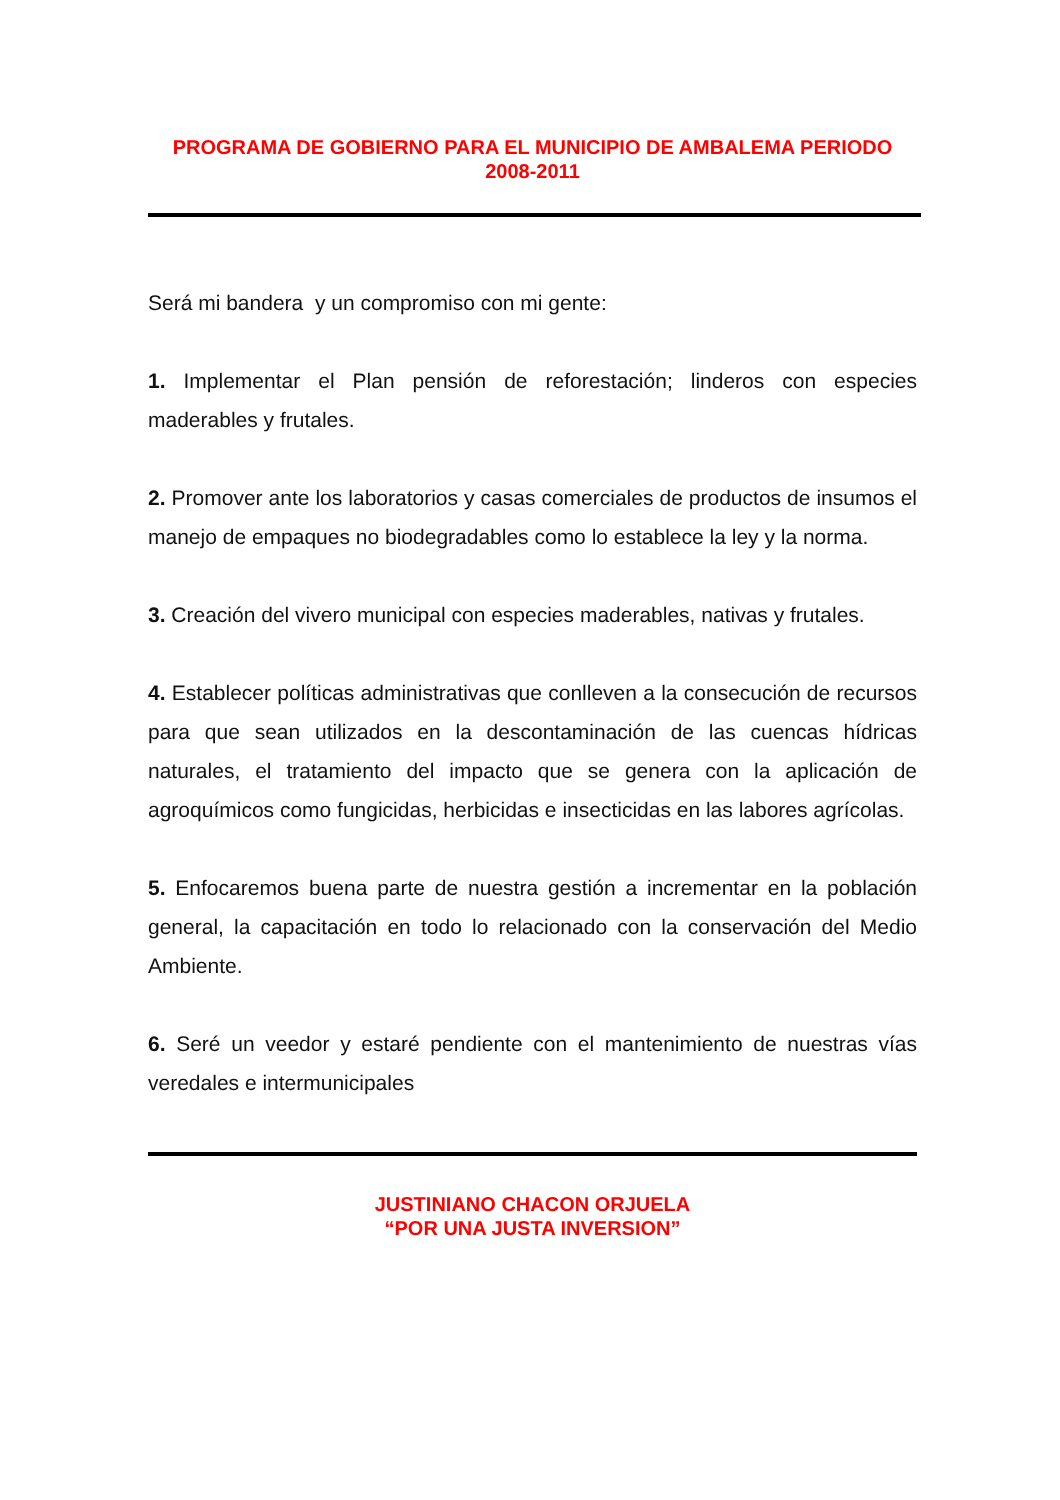PROGRAMA DE GOBIERNO PARA EL MUNICIPIO DE AMBALEMA PERIODO
2008-2011
Será mi bandera y un compromiso con mi gente:
1. Implementar el Plan pensión de reforestación; linderos con especies maderables y frutales.
2. Promover ante los laboratorios y casas comerciales de productos de insumos el manejo de empaques no biodegradables como lo establece la ley y la norma.
3. Creación del vivero municipal con especies maderables, nativas y frutales.
4. Establecer políticas administrativas que conlleven a la consecución de recursos para que sean utilizados en la descontaminación de las cuencas hídricas naturales, el tratamiento del impacto que se genera con la aplicación de agroquímicos como fungicidas, herbicidas e insecticidas en las labores agrícolas.
5. Enfocaremos buena parte de nuestra gestión a incrementar en la población general, la capacitación en todo lo relacionado con la conservación del Medio Ambiente.
6. Seré un veedor y estaré pendiente con el mantenimiento de nuestras vías veredales e intermunicipales
JUSTINIANO CHACON ORJUELA
“POR UNA JUSTA INVERSION”